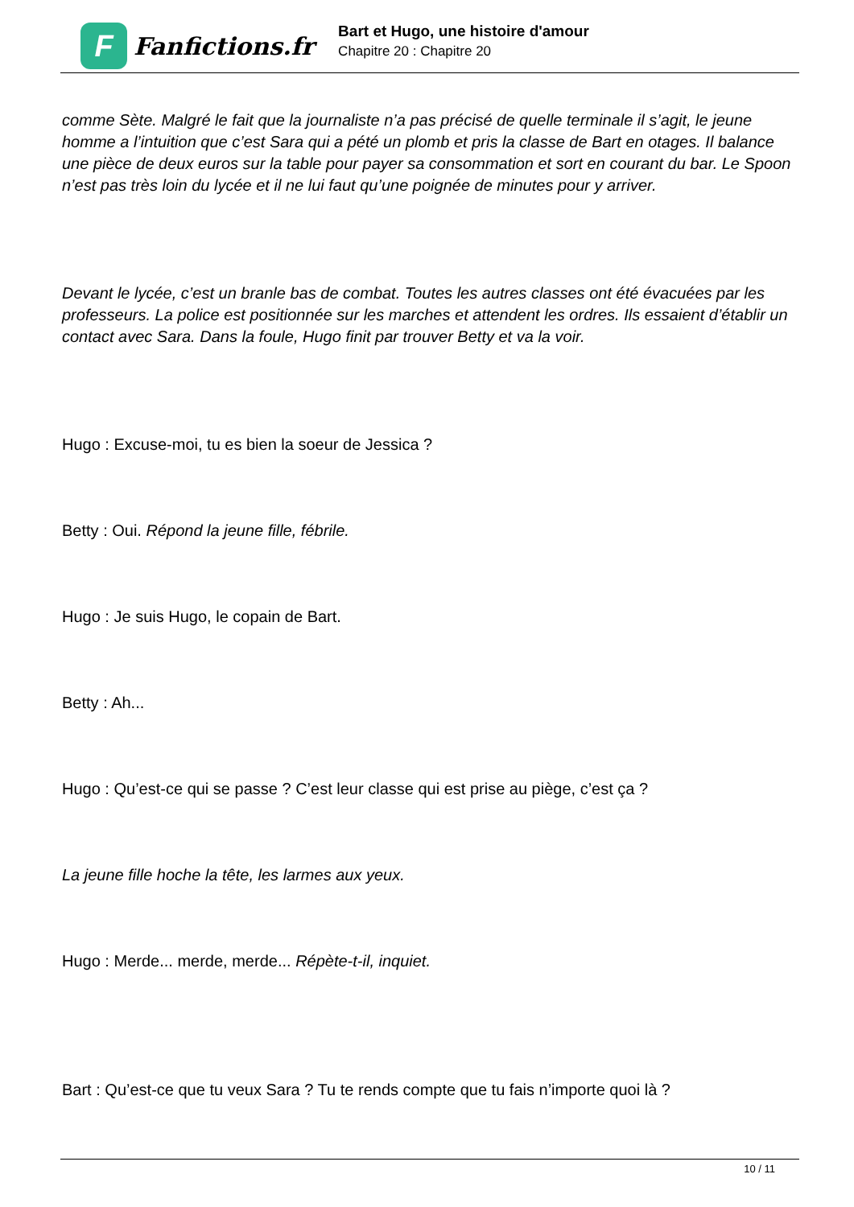F
Fanfictions.fr
Bart et Hugo, une histoire d'amour
Chapitre 20 : Chapitre 20
comme Sète. Malgré le fait que la journaliste n’a pas précisé de quelle terminale il s’agit, le jeune homme a l’intuition que c’est Sara qui a pété un plomb et pris la classe de Bart en otages. Il balance une pièce de deux euros sur la table pour payer sa consommation et sort en courant du bar. Le Spoon n’est pas très loin du lycée et il ne lui faut qu’une poignée de minutes pour y arriver.
Devant le lycée, c’est un branle bas de combat. Toutes les autres classes ont été évacuées par les professeurs. La police est positionnée sur les marches et attendent les ordres. Ils essaient d’établir un contact avec Sara. Dans la foule, Hugo finit par trouver Betty et va la voir.
Hugo : Excuse-moi, tu es bien la soeur de Jessica ?
Betty : Oui. Répond la jeune fille, fébrile.
Hugo : Je suis Hugo, le copain de Bart.
Betty : Ah...
Hugo : Qu’est-ce qui se passe ? C’est leur classe qui est prise au piège, c’est ça ?
La jeune fille hoche la tête, les larmes aux yeux.
Hugo : Merde... merde, merde... Répète-t-il, inquiet.
Bart : Qu’est-ce que tu veux Sara ? Tu te rends compte que tu fais n’importe quoi là ?
10 / 11